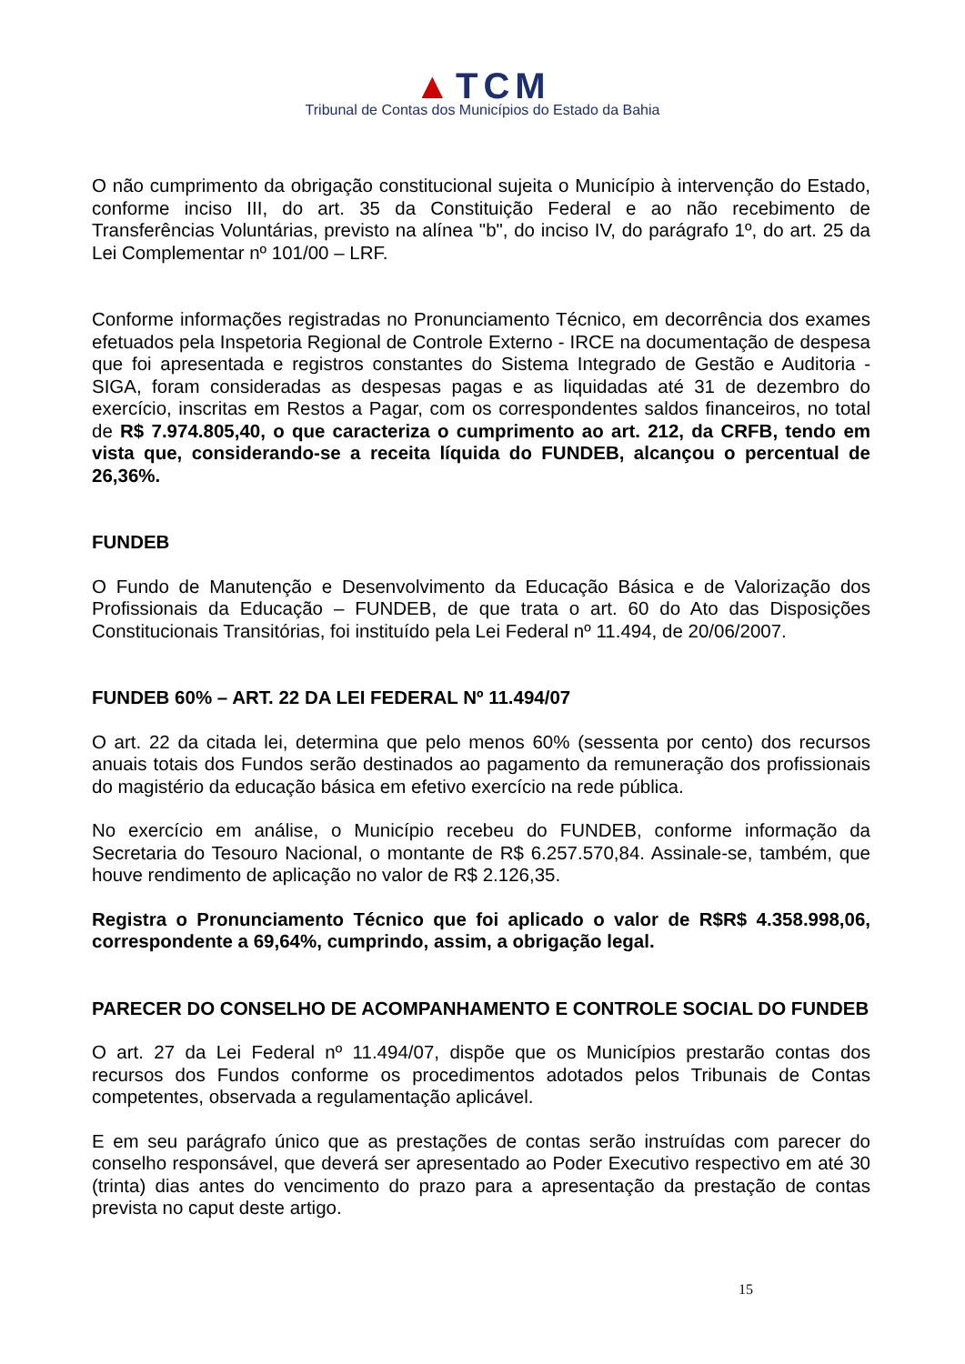▲TCM
Tribunal de Contas dos Municípios do Estado da Bahia
O não cumprimento da obrigação constitucional sujeita o Município à intervenção do Estado, conforme inciso III, do art. 35 da Constituição Federal e ao não recebimento de Transferências Voluntárias, previsto na alínea "b", do inciso IV, do parágrafo 1º, do art. 25 da Lei Complementar nº 101/00 – LRF.
Conforme informações registradas no Pronunciamento Técnico, em decorrência dos exames efetuados pela Inspetoria Regional de Controle Externo - IRCE na documentação de despesa que foi apresentada e registros constantes do Sistema Integrado de Gestão e Auditoria - SIGA, foram consideradas as despesas pagas e as liquidadas até 31 de dezembro do exercício, inscritas em Restos a Pagar, com os correspondentes saldos financeiros, no total de R$ 7.974.805,40, o que caracteriza o cumprimento ao art. 212, da CRFB, tendo em vista que, considerando-se a receita líquida do FUNDEB, alcançou o percentual de 26,36%.
FUNDEB
O Fundo de Manutenção e Desenvolvimento da Educação Básica e de Valorização dos Profissionais da Educação – FUNDEB, de que trata o art. 60 do Ato das Disposições Constitucionais Transitórias, foi instituído pela Lei Federal nº 11.494, de 20/06/2007.
FUNDEB 60% – ART. 22 DA LEI FEDERAL Nº 11.494/07
O art. 22 da citada lei, determina que pelo menos 60% (sessenta por cento) dos recursos anuais totais dos Fundos serão destinados ao pagamento da remuneração dos profissionais do magistério da educação básica em efetivo exercício na rede pública.
No exercício em análise, o Município recebeu do FUNDEB, conforme informação da Secretaria do Tesouro Nacional, o montante de R$ 6.257.570,84. Assinale-se, também, que houve rendimento de aplicação no valor de R$ 2.126,35.
Registra o Pronunciamento Técnico que foi aplicado o valor de R$R$ 4.358.998,06, correspondente a 69,64%, cumprindo, assim, a obrigação legal.
PARECER DO CONSELHO DE ACOMPANHAMENTO E CONTROLE SOCIAL DO FUNDEB
O art. 27 da Lei Federal nº 11.494/07, dispõe que os Municípios prestarão contas dos recursos dos Fundos conforme os procedimentos adotados pelos Tribunais de Contas competentes, observada a regulamentação aplicável.
E em seu parágrafo único que as prestações de contas serão instruídas com parecer do conselho responsável, que deverá ser apresentado ao Poder Executivo respectivo em até 30 (trinta) dias antes do vencimento do prazo para a apresentação da prestação de contas prevista no caput deste artigo.
15